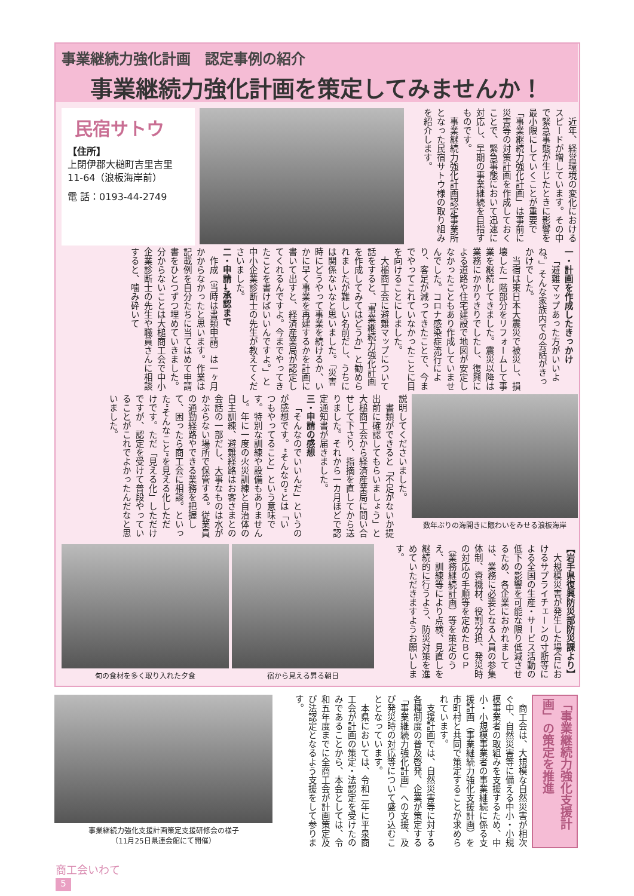事業継続力強化計画　認定事例の紹介
事業継続力強化計画を策定してみませんか！
民宿サトウ
【住所】
上閉伊郡大槌町吉里吉里
11-64（浪板海岸前）
電 話：0193-44-2749
近年、経営環境の変化におけるスピードが増しています。その中で緊急事態が生じたときに影響を最小限にしていくことが重要で「事業継続力強化計画」は事前に災害等の対策計画を作成しておくことで、緊急事態において迅速に対応し、早期の事業継続を目指すものです。
事業継続力強化計画認定事業所となった民宿サトウ様の取り組みを紹介します。
一・計画を作成したきっかけ
「避難マップあった方がいいよね。」そんな家族内での会話がきっかけでした。
当宿は東日本大震災で被災し、損壊した一階部分をリフォームして事業を継続してきました。震災以降は業務にかかりきりでしたし、復興による道路や住宅建設で地図が安定しなかったこともあり作成していませんでした。コロナ感染症流行により、客足が減ってきたことで、今までやってこれていなかったことに目を向けることにしました。
大槌商工会に避難マップについて話をすると、「事業継続力強化計画を作成してみてはどうか」と勧められましたが難しい名前だし、うちには関係ないなと思いました。「災害時にどうやって事業を続けるか、いかに早く事業を再建するかを計画に書いて出すと、経済産業局が認定してくれるんですよ。今までやってきたことを書けばいいんですよ。」と中小企業診断士の先生が教えてくださいました。
二・申請→承認まで
作成（当時は書類申請）は一ヶ月かからなかったと思います。作業は記載例を自分たちに当てはめて申請書をひとつずつ埋めていきました。分からないことは大槌商工会で中小企業診断士の先生や職員さんに相談すると、噛み砕いて
説明してくださいました。
書類ができると「不足がないか提出前に確認してもらいましょう」と大槌商工会から経済産業局に問い合せして下さり、指摘を直してから送りました。それから一カ月ほどで認定通知書が届きました。
三・申請の感想
「そんなのでいいんだ」というのが感想です。“そんなの”とは「いつもやってること」という意味です。特別な訓練や設備もありませんし。年に一度の火災訓練と自治体の自主訓練、避難経路はお客さまとの会話の一部だし、大事なものは水がかぶらない場所で保管する。従業員の通勤経路やできる業務を把握して、困ったら商工会に相談。といった“そんなこと”を見える化しただけです。ただ「見える化」しただけですが、認定を受けて普段やっていることがこれでよかったんだなと思いました。
数年ぶりの海開きに賑わいをみせる浪板海岸
旬の食材を多く取り入れた夕食 宿から見える昇る朝日
【岩手県復興防災部防災課より】
大規模災害が発生した場合におけるサプライチェーンの寸断等による全国の生産・サービス活動の低下の影響を可能な限り低減させるため、各企業におかれましては、業務に必要となる人員の参集体制、資機材、役割分担、発災時の対応の手順等を定めたＢＣＰ（業務継続計画）等を策定のうえ、訓練等により点検、見直しを継続的に行うよう、防災対策を進めていただきますようお願いします。
事業継続力強化支援計画策定支援研修会の様子
（11月25日県連会館にて開催）
商工会は、大規模な自然災害が相次ぐ中、自然災害等に備える中小・小規模事業者の取組みを支援するため、中小・小規模事業者の事業継続に係る支援計画（事業継続力強化支援計画）を市町村と共同で策定することが求められています。
支援計画では、自然災害等に対する各種制度の普及啓発、企業が策定する「事業継続力強化計画」への支援、及び発災時の対応等について盛り込むこととなっています。
本県においては、令和二年に平泉商工会が計画の策定・法認定を受けたのみであることから、本会としては、令和五年度までに全商工会が計画策定及び法認定となるよう支援をして参ります。
「事業継続力強化支援計画」の策定を推進
商工会いわて
5